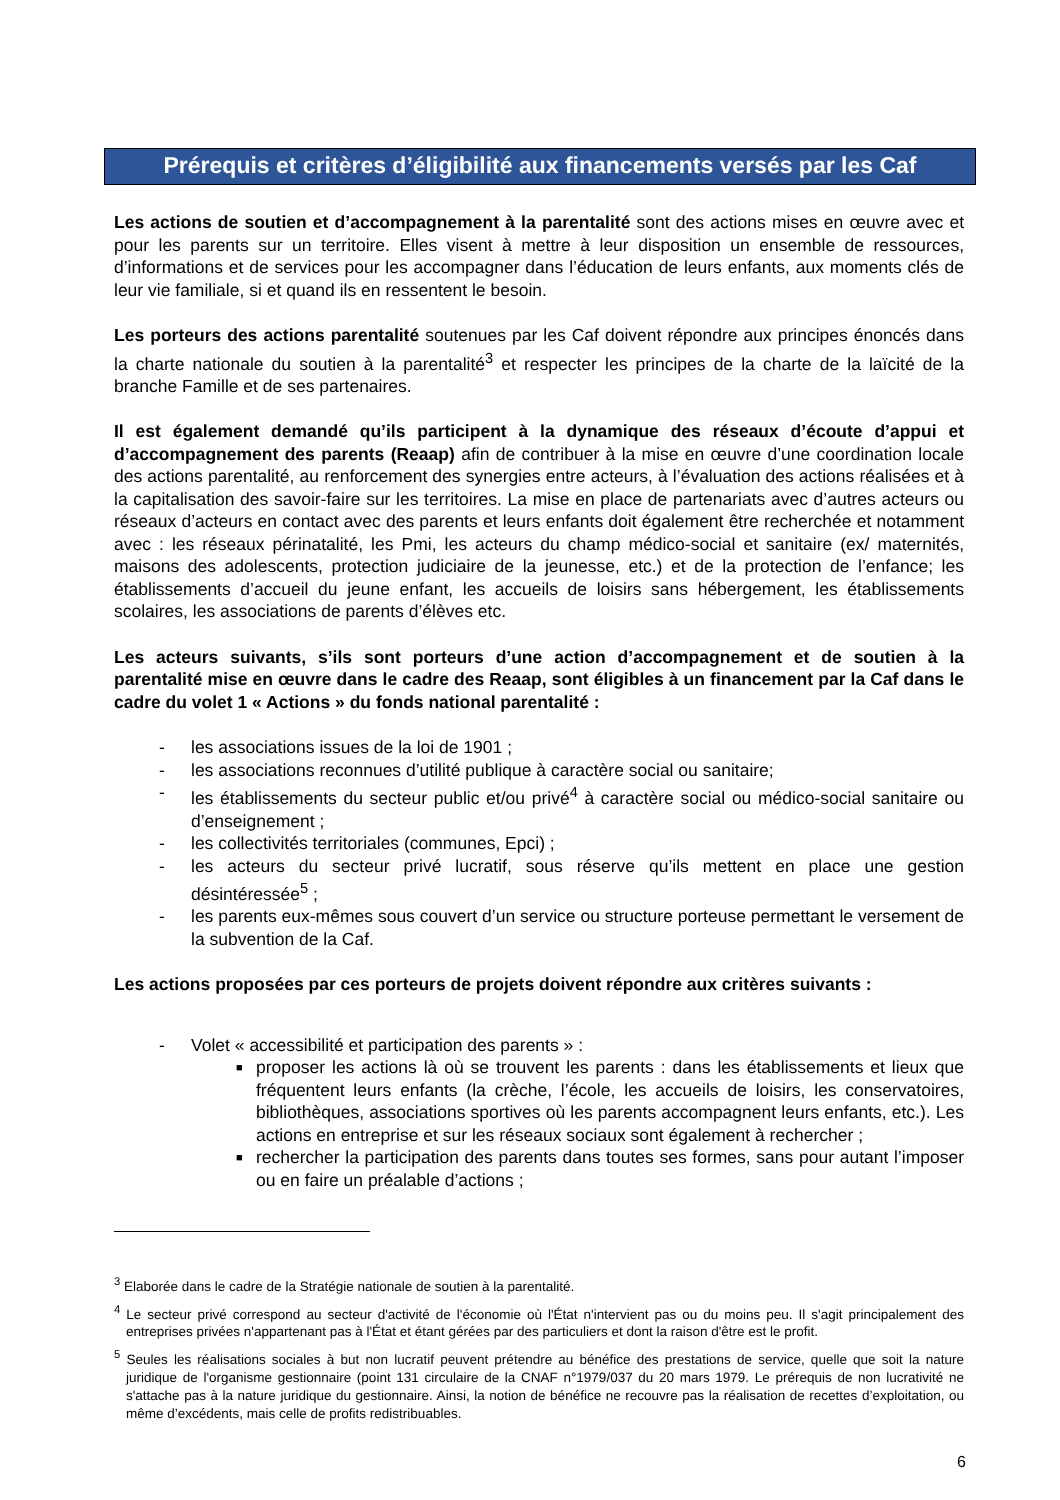Prérequis et critères d’éligibilité aux financements versés par les Caf
Les actions de soutien et d’accompagnement à la parentalité sont des actions mises en œuvre avec et pour les parents sur un territoire. Elles visent à mettre à leur disposition un ensemble de ressources, d’informations et de services pour les accompagner dans l’éducation de leurs enfants, aux moments clés de leur vie familiale, si et quand ils en ressentent le besoin.
Les porteurs des actions parentalité soutenues par les Caf doivent répondre aux principes énoncés dans la charte nationale du soutien à la parentalité<sup>3</sup> et respecter les principes de la charte de la laïcité de la branche Famille et de ses partenaires.
Il est également demandé qu’ils participent à la dynamique des réseaux d’écoute d’appui et d’accompagnement des parents (Reaap) afin de contribuer à la mise en œuvre d’une coordination locale des actions parentalité, au renforcement des synergies entre acteurs, à l’évaluation des actions réalisées et à la capitalisation des savoir-faire sur les territoires. La mise en place de partenariats avec d’autres acteurs ou réseaux d’acteurs en contact avec des parents et leurs enfants doit également être recherchée et notamment avec : les réseaux périnatalité, les Pmi, les acteurs du champ médico-social et sanitaire (ex/ maternités, maisons des adolescents, protection judiciaire de la jeunesse, etc.) et de la protection de l’enfance; les établissements d’accueil du jeune enfant, les accueils de loisirs sans hébergement, les établissements scolaires, les associations de parents d’élèves etc.
Les acteurs suivants, s’ils sont porteurs d’une action d’accompagnement et de soutien à la parentalité mise en œuvre dans le cadre des Reaap, sont éligibles à un financement par la Caf dans le cadre du volet 1 « Actions » du fonds national parentalité :
- les associations issues de la loi de 1901 ;
- les associations reconnues d’utilité publique à caractère social ou sanitaire;
- les établissements du secteur public et/ou privé<sup>4</sup> à caractère social ou médico-social sanitaire ou d’enseignement ;
- les collectivités territoriales (communes, Epci) ;
- les acteurs du secteur privé lucratif, sous réserve qu’ils mettent en place une gestion désintéressée<sup>5</sup> ;
- les parents eux-mêmes sous couvert d’un service ou structure porteuse permettant le versement de la subvention de la Caf.
Les actions proposées par ces porteurs de projets doivent répondre aux critères suivants :
- Volet « accessibilité et participation des parents » :
■ proposer les actions là où se trouvent les parents : dans les établissements et lieux que fréquentent leurs enfants (la crèche, l’école, les accueils de loisirs, les conservatoires, bibliothèques, associations sportives où les parents accompagnent leurs enfants, etc.). Les actions en entreprise et sur les réseaux sociaux sont également à rechercher ;
■ rechercher la participation des parents dans toutes ses formes, sans pour autant l’imposer ou en faire un préalable d’actions ;
<sup>3</sup> Elaborée dans le cadre de la Stratégie nationale de soutien à la parentalité.
<sup>4</sup> Le secteur privé correspond au secteur d'activité de l'économie où l'État n'intervient pas ou du moins peu. Il s'agit principalement des entreprises privées n'appartenant pas à l'État et étant gérées par des particuliers et dont la raison d'être est le profit.
<sup>5</sup> Seules les réalisations sociales à but non lucratif peuvent prétendre au bénéfice des prestations de service, quelle que soit la nature juridique de l'organisme gestionnaire (point 131 circulaire de la CNAF n°1979/037 du 20 mars 1979. Le prérequis de non lucrativité ne s'attache pas à la nature juridique du gestionnaire. Ainsi, la notion de bénéfice ne recouvre pas la réalisation de recettes d’exploitation, ou même d’excédents, mais celle de profits redistribuables.
6